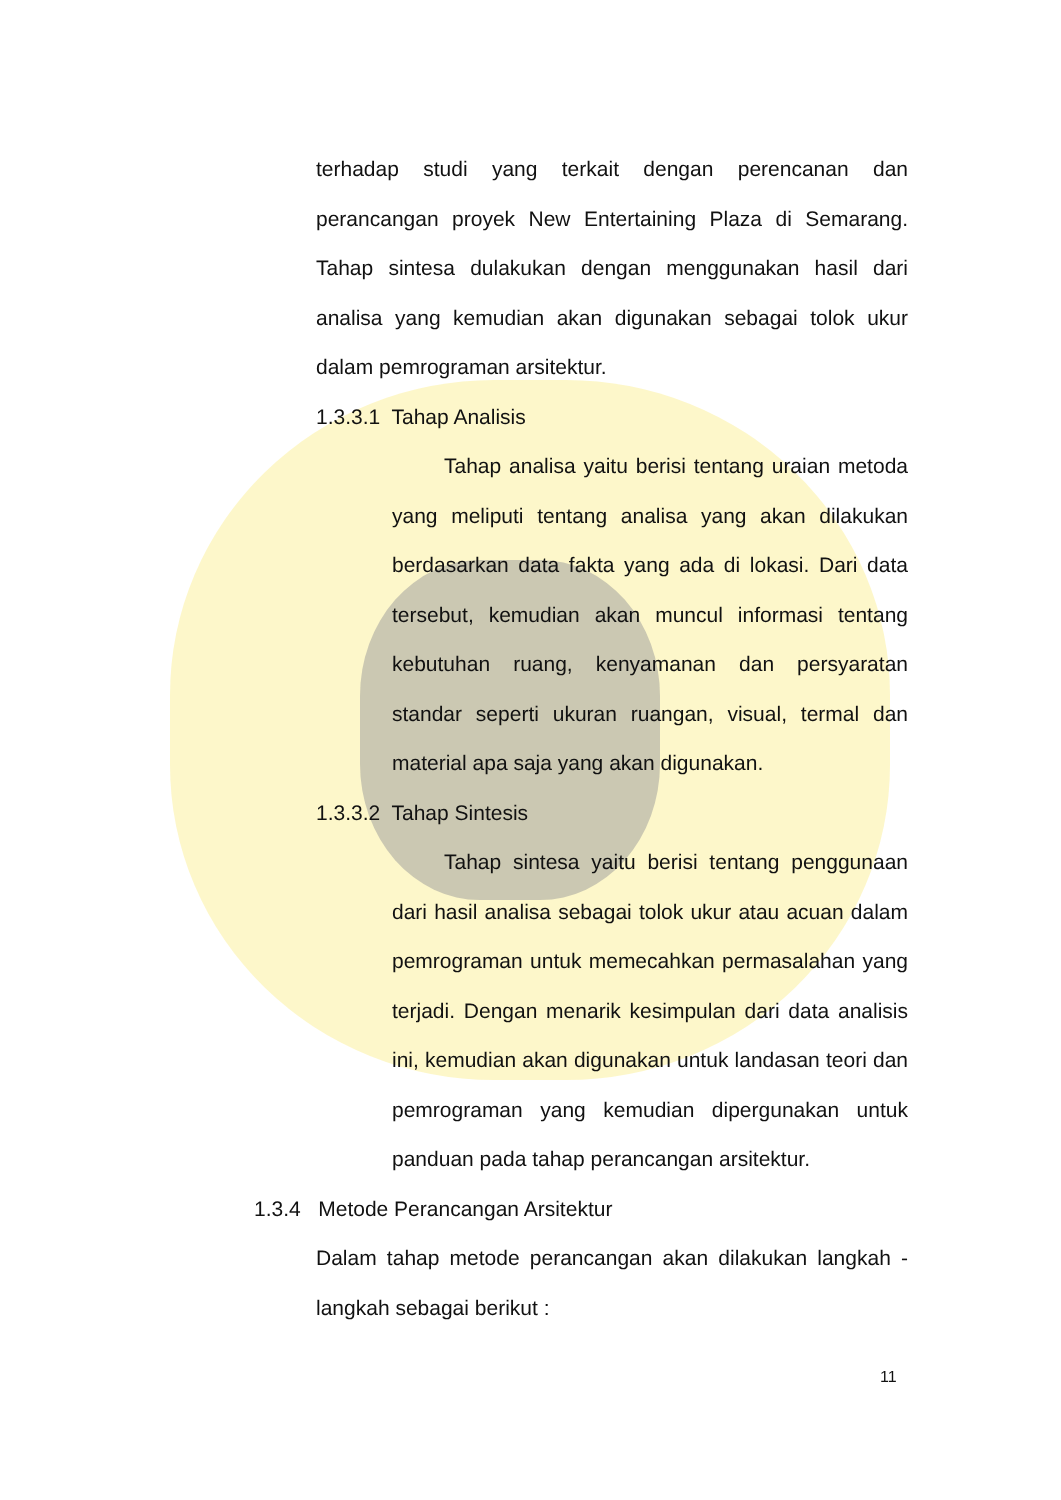terhadap studi yang terkait dengan perencanan dan perancangan proyek New Entertaining Plaza di Semarang. Tahap sintesa dulakukan dengan menggunakan hasil dari analisa yang kemudian akan digunakan sebagai tolok ukur dalam pemrograman arsitektur.
1.3.3.1 Tahap Analisis
Tahap analisa yaitu berisi tentang uraian metoda yang meliputi tentang analisa yang akan dilakukan berdasarkan data fakta yang ada di lokasi. Dari data tersebut, kemudian akan muncul informasi tentang kebutuhan ruang, kenyamanan dan persyaratan standar seperti ukuran ruangan, visual, termal dan material apa saja yang akan digunakan.
1.3.3.2 Tahap Sintesis
Tahap sintesa yaitu berisi tentang penggunaan dari hasil analisa sebagai tolok ukur atau acuan dalam pemrograman untuk memecahkan permasalahan yang terjadi. Dengan menarik kesimpulan dari data analisis ini, kemudian akan digunakan untuk landasan teori dan pemrograman yang kemudian dipergunakan untuk panduan pada tahap perancangan arsitektur.
1.3.4 Metode Perancangan Arsitektur
Dalam tahap metode perancangan akan dilakukan langkah - langkah sebagai berikut :
11